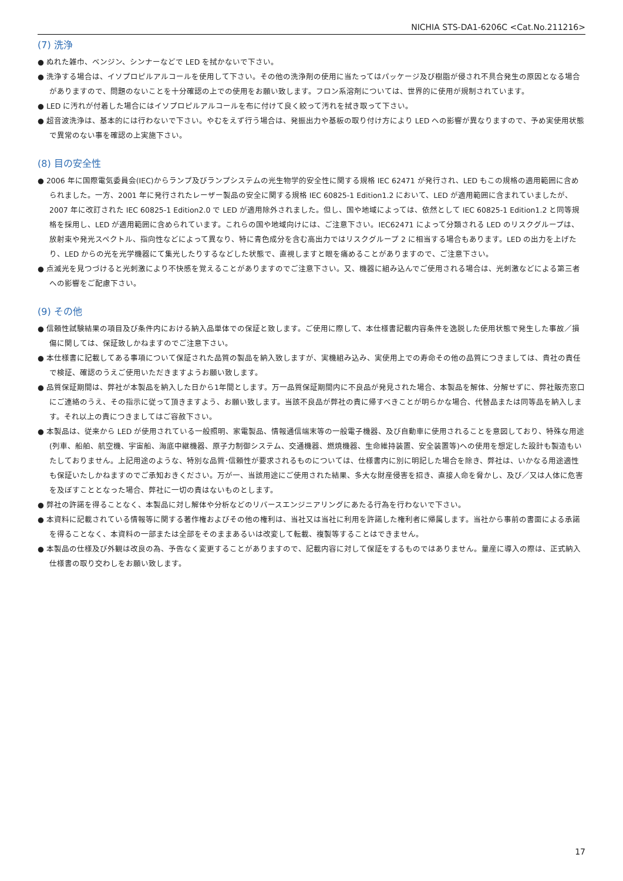NICHIA STS-DA1-6206C <Cat.No.211216>
(7) 洗浄
● ぬれた雑巾、ベンジン、シンナーなどで LED を拭かないで下さい。
● 洗浄する場合は、イソプロピルアルコールを使用して下さい。その他の洗浄剤の使用に当たってはパッケージ及び樹脂が侵され不具合発生の原因となる場合がありますので、問題のないことを十分確認の上での使用をお願い致します。フロン系溶剤については、世界的に使用が規制されています。
● LED に汚れが付着した場合にはイソプロピルアルコールを布に付けて良く絞って汚れを拭き取って下さい。
● 超音波洗浄は、基本的には行わないで下さい。やむをえず行う場合は、発振出力や基板の取り付け方により LED への影響が異なりますので、予め実使用状態で異常のない事を確認の上実施下さい。
(8) 目の安全性
● 2006 年に国際電気委員会(IEC)からランプ及びランプシステムの光生物学的安全性に関する規格 IEC 62471 が発行され、LED もこの規格の適用範囲に含められました。一方、2001 年に発行されたレーザー製品の安全に関する規格 IEC 60825-1 Edition1.2 において、LED が適用範囲に含まれていましたが、2007 年に改訂された IEC 60825-1 Edition2.0 で LED が適用除外されました。但し、国や地域によっては、依然として IEC 60825-1 Edition1.2 と同等規格を採用し、LED が適用範囲に含められています。これらの国や地域向けには、ご注意下さい。IEC62471 によって分類される LED のリスクグループは、放射束や発光スペクトル、指向性などによって異なり、特に青色成分を含む高出力ではリスクグループ 2 に相当する場合もあります。LED の出力を上げたり、LED からの光を光学機器にて集光したりするなどした状態で、直視しますと眼を痛めることがありますので、ご注意下さい。
● 点滅光を見つづけると光刺激により不快感を覚えることがありますのでご注意下さい。又、機器に組み込んでご使用される場合は、光刺激などによる第三者への影響をご配慮下さい。
(9) その他
● 信頼性試験結果の項目及び条件内における納入品単体での保証と致します。ご使用に際して、本仕様書記載内容条件を逸脱した使用状態で発生した事故／損傷に関しては、保証致しかねますのでご注意下さい。
● 本仕様書に記載してある事項について保証された品質の製品を納入致しますが、実機組み込み、実使用上での寿命その他の品質につきましては、貴社の責任で検証、確認のうえご使用いただきますようお願い致します。
● 品質保証期間は、弊社が本製品を納入した日から1年間とします。万一品質保証期間内に不良品が発見された場合、本製品を解体、分解せずに、弊社販売窓口にご連絡のうえ、その指示に従って頂きますよう、お願い致します。当該不良品が弊社の責に帰すべきことが明らかな場合、代替品または同等品を納入します。それ以上の責につきましてはご容赦下さい。
● 本製品は、従来から LED が使用されている一般照明、家電製品、情報通信端末等の一般電子機器、及び自動車に使用されることを意図しており、特殊な用途(列車、船舶、航空機、宇宙船、海底中継機器、原子力制御システム、交通機器、燃焼機器、生命維持装置、安全装置等)への使用を想定した設計も製造もいたしておりません。上記用途のような、特別な品質･信頼性が要求されるものについては、仕様書内に別に明記した場合を除き、弊社は、いかなる用途適性も保証いたしかねますのでご承知おきください。万が一、当該用途にご使用された結果、多大な財産侵害を招き、直接人命を脅かし、及び／又は人体に危害を及ぼすこととなった場合、弊社に一切の責はないものとします。
● 弊社の許諾を得ることなく、本製品に対し解体や分析などのリバースエンジニアリングにあたる行為を行わないで下さい。
● 本資料に記載されている情報等に関する著作権およびその他の権利は、当社又は当社に利用を許諾した権利者に帰属します。当社から事前の書面による承諾を得ることなく、本資料の一部または全部をそのままあるいは改変して転載、複製等することはできません。
● 本製品の仕様及び外観は改良の為、予告なく変更することがありますので、記載内容に対して保証をするものではありません。量産に導入の際は、正式納入仕様書の取り交わしをお願い致します。
17